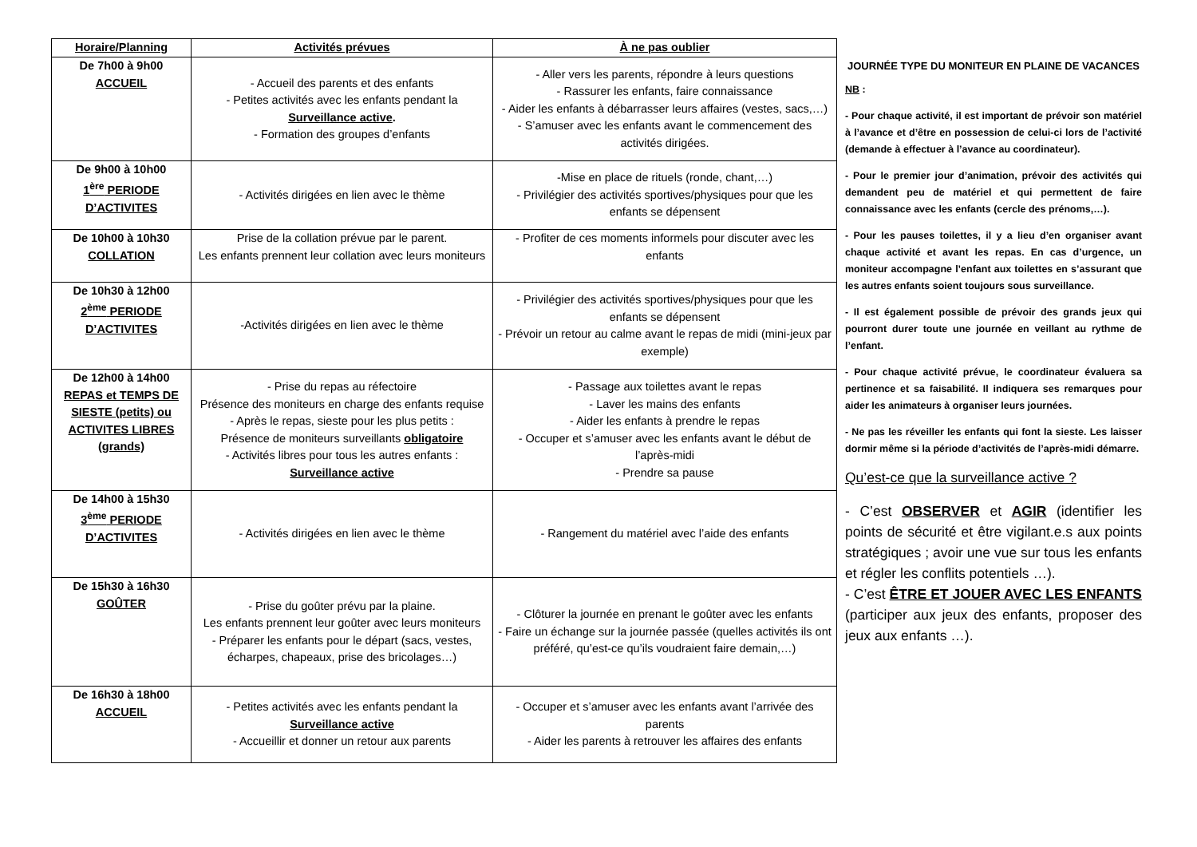| Horaire/Planning | Activités prévues | À ne pas oublier |
| --- | --- | --- |
| De 7h00 à 9h00 ACCUEIL | - Accueil des parents et des enfants - Petites activités avec les enfants pendant la Surveillance active . - Formation des groupes d’enfants | - Aller vers les parents, répondre à leurs questions - Rassurer les enfants, faire connaissance - Aider les enfants à débarrasser leurs affaires (vestes, sacs,…) - S’amuser avec les enfants avant le commencement des activités dirigées. |
| De 9h00 à 10h00 1<sup>ère</sup> PERIODE D’ACTIVITES | - Activités dirigées en lien avec le thème | -Mise en place de rituels (ronde, chant,…) - Privilégier des activités sportives/physiques pour que les enfants se dépensent |
| De 10h00 à 10h30 COLLATION | Prise de la collation prévue par le parent. Les enfants prennent leur collation avec leurs moniteurs | - Profiter de ces moments informels pour discuter avec les enfants |
| De 10h30 à 12h00 2<sup>ème</sup> PERIODE D’ACTIVITES | -Activités dirigées en lien avec le thème | - Privilégier des activités sportives/physiques pour que les enfants se dépensent - Prévoir un retour au calme avant le repas de midi (mini-jeux par exemple) |
| De 12h00 à 14h00 REPAS et TEMPS DE SIESTE (petits) ou ACTIVITES LIBRES (grands) | - Prise du repas au réfectoire Présence des moniteurs en charge des enfants requise - Après le repas, sieste pour les plus petits : Présence de moniteurs surveillants obligatoire - Activités libres pour tous les autres enfants : Surveillance active | - Passage aux toilettes avant le repas - Laver les mains des enfants - Aider les enfants à prendre le repas - Occuper et s’amuser avec les enfants avant le début de l’après-midi - Prendre sa pause |
| De 14h00 à 15h30 3<sup>ème</sup> PERIODE D’ACTIVITES | - Activités dirigées en lien avec le thème | - Rangement du matériel avec l’aide des enfants |
| De 15h30 à 16h30 GOÛTER | - Prise du goûter prévu par la plaine. Les enfants prennent leur goûter avec leurs moniteurs - Préparer les enfants pour le départ (sacs, vestes, écharpes, chapeaux, prise des bricolages…) | - Clôturer la journée en prenant le goûter avec les enfants - Faire un échange sur la journée passée (quelles activités ils ont préféré, qu’est-ce qu’ils voudraient faire demain,…) |
| De 16h30 à 18h00 ACCUEIL | - Petites activités avec les enfants pendant la Surveillance active - Accueillir et donner un retour aux parents | - Occuper et s’amuser avec les enfants avant l’arrivée des parents - Aider les parents à retrouver les affaires des enfants |
JOURNÉE TYPE DU MONITEUR EN PLAINE DE VACANCES
NB :
- Pour chaque activité, il est important de prévoir son matériel à l’avance et d’être en possession de celui-ci lors de l’activité (demande à effectuer à l’avance au coordinateur).
- Pour le premier jour d’animation, prévoir des activités qui demandent peu de matériel et qui permettent de faire connaissance avec les enfants (cercle des prénoms,…).
- Pour les pauses toilettes, il y a lieu d’en organiser avant chaque activité et avant les repas. En cas d’urgence, un moniteur accompagne l’enfant aux toilettes en s’assurant que les autres enfants soient toujours sous surveillance.
- Il est également possible de prévoir des grands jeux qui pourront durer toute une journée en veillant au rythme de l’enfant.
- Pour chaque activité prévue, le coordinateur évaluera sa pertinence et sa faisabilité. Il indiquera ses remarques pour aider les animateurs à organiser leurs journées.
- Ne pas les réveiller les enfants qui font la sieste. Les laisser dormir même si la période d’activités de l’après-midi démarre.
Qu’est-ce que la surveillance active ?
- C’est OBSERVER et AGIR (identifier les points de sécurité et être vigilant.e.s aux points stratégiques ; avoir une vue sur tous les enfants et régler les conflits potentiels …).
- C’est ÊTRE ET JOUER AVEC LES ENFANTS (participer aux jeux des enfants, proposer des jeux aux enfants …).